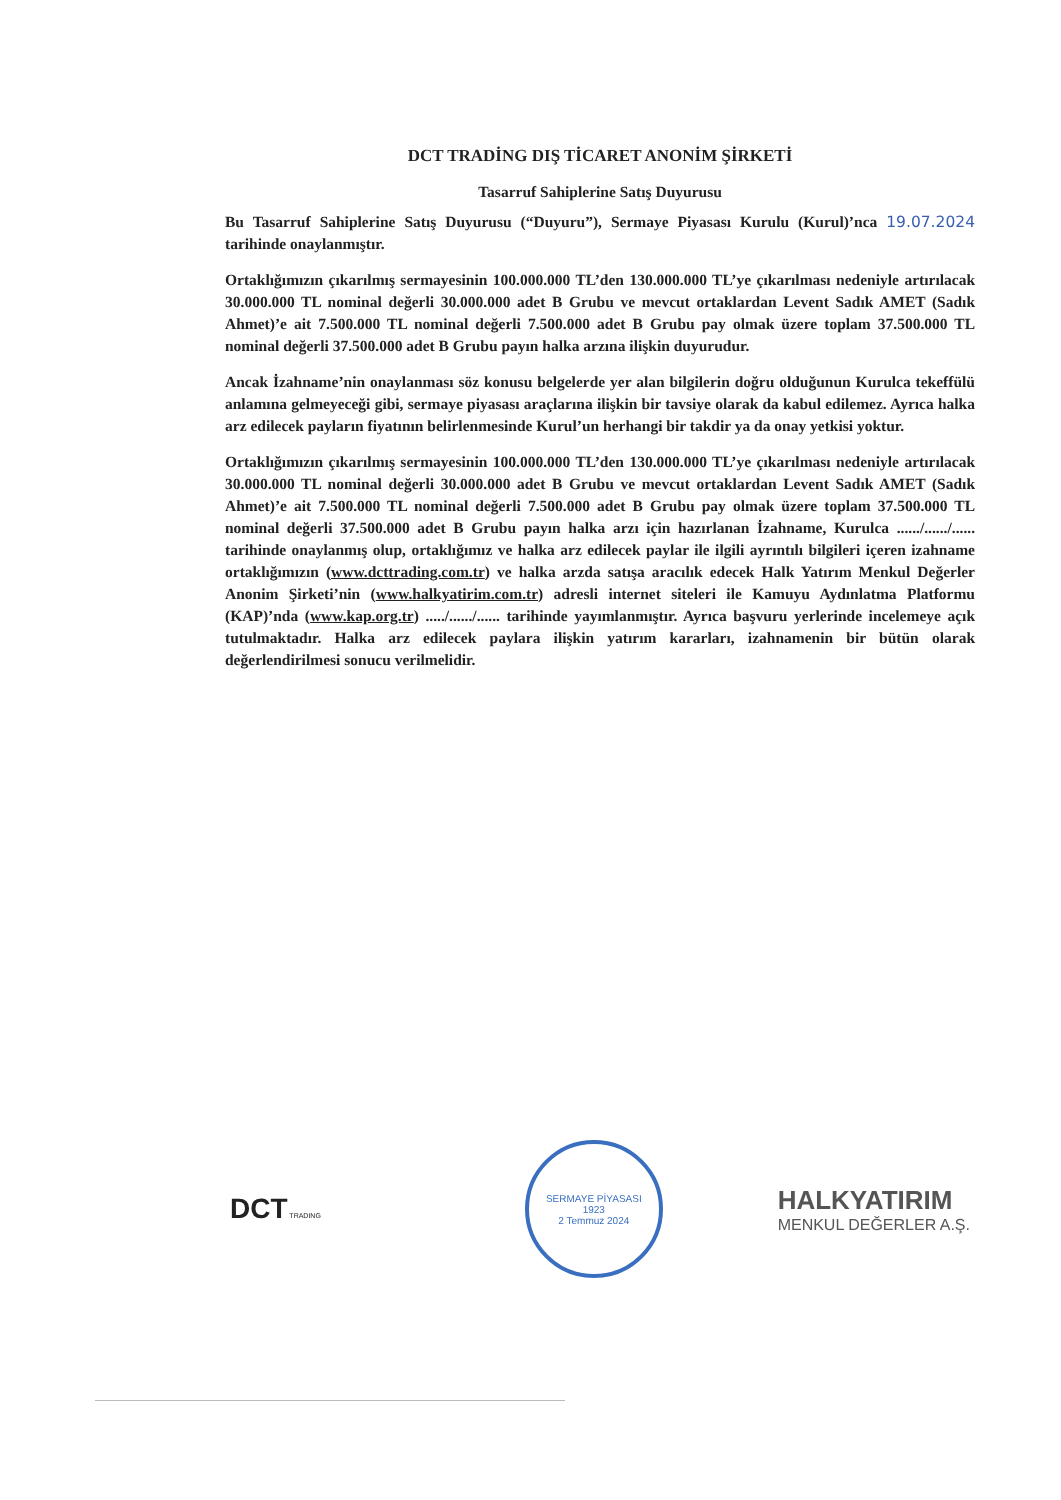DCT TRADİNG DIŞ TİCARET ANONİM ŞİRKETİ
Tasarruf Sahiplerine Satış Duyurusu
Bu Tasarruf Sahiplerine Satış Duyurusu (“Duyuru”), Sermaye Piyasası Kurulu (Kurul)’nca 19.07.2024 tarihinde onaylanmıştır.
Ortaklığımızın çıkarılmış sermayesinin 100.000.000 TL’den 130.000.000 TL’ye çıkarılması nedeniyle artırılacak 30.000.000 TL nominal değerli 30.000.000 adet B Grubu ve mevcut ortaklardan Levent Sadık AMET (Sadık Ahmet)’e ait 7.500.000 TL nominal değerli 7.500.000 adet B Grubu pay olmak üzere toplam 37.500.000 TL nominal değerli 37.500.000 adet B Grubu payın halka arzına ilişkin duyurudur.
Ancak İzahname’nin onaylanması söz konusu belgelerde yer alan bilgilerin doğru olduğunun Kurulca tekeffülü anlamına gelmeyeceği gibi, sermaye piyasası araçlarına ilişkin bir tavsiye olarak da kabul edilemez. Ayrıca halka arz edilecek payların fiyatının belirlenmesinde Kurul’un herhangi bir takdir ya da onay yetkisi yoktur.
Ortaklığımızın çıkarılmış sermayesinin 100.000.000 TL’den 130.000.000 TL’ye çıkarılması nedeniyle artırılacak 30.000.000 TL nominal değerli 30.000.000 adet B Grubu ve mevcut ortaklardan Levent Sadık AMET (Sadık Ahmet)’e ait 7.500.000 TL nominal değerli 7.500.000 adet B Grubu pay olmak üzere toplam 37.500.000 TL nominal değerli 37.500.000 adet B Grubu payın halka arzı için hazırlanan İzahname, Kurulca ....../....../...... tarihinde onaylanmış olup, ortaklığımız ve halka arz edilecek paylar ile ilgili ayrıntılı bilgileri içeren izahname ortaklığımızın (www.dcttrading.com.tr) ve halka arzda satışa aracılık edecek Halk Yatırım Menkul Değerler Anonim Şirketi’nin (www.halkyatirim.com.tr) adresli internet siteleri ile Kamuyu Aydınlatma Platformu (KAP)’nda (www.kap.org.tr) ...../....../...... tarihinde yayımlanmıştır. Ayrıca başvuru yerlerinde incelemeye açık tutulmaktadır. Halka arz edilecek paylara ilişkin yatırım kararları, izahnamenin bir bütün olarak değerlendirilmesi sonucu verilmelidir.
DCT TRADING
SERMAYE PİYASASI
1923
2 Temmuz 2024
HALKYATIRIM
MENKUL DEĞERLER A.Ş.